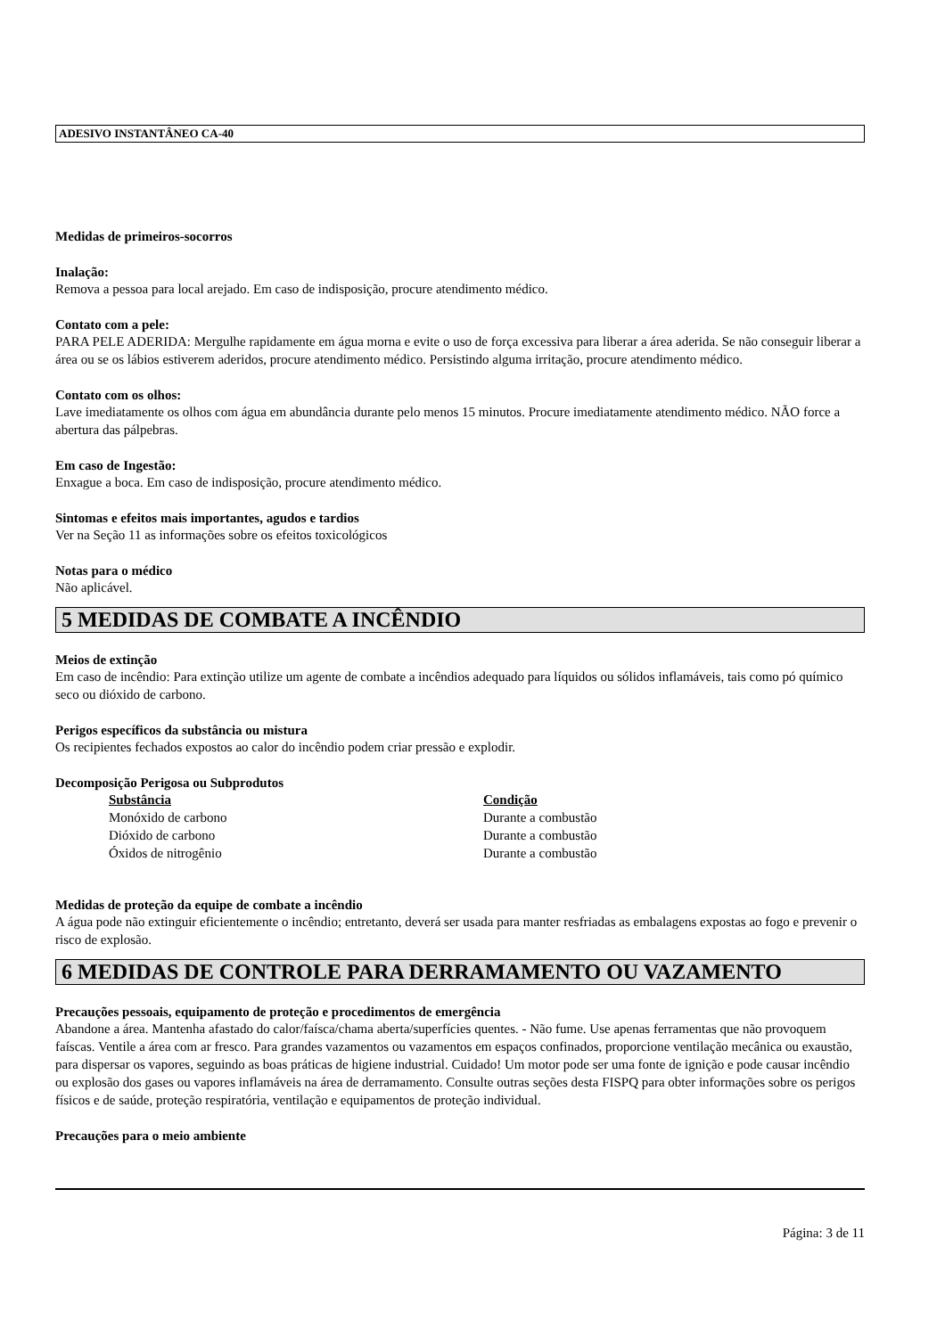ADESIVO INSTANTÂNEO CA-40
Medidas de primeiros-socorros
Inalação:
Remova a pessoa para local arejado. Em caso de indisposição, procure atendimento médico.
Contato com a pele:
PARA PELE ADERIDA: Mergulhe rapidamente em água morna e evite o uso de força excessiva para liberar a área aderida. Se não conseguir liberar a área ou se os lábios estiverem aderidos, procure atendimento médico. Persistindo alguma irritação, procure atendimento médico.
Contato com os olhos:
Lave imediatamente os olhos com água em abundância durante pelo menos 15 minutos. Procure imediatamente atendimento médico. NÃO force a abertura das pálpebras.
Em caso de Ingestão:
Enxague a boca. Em caso de indisposição, procure atendimento médico.
Sintomas e efeitos mais importantes, agudos e tardios
Ver na Seção 11 as informações sobre os efeitos toxicológicos
Notas para o médico
Não aplicável.
5 MEDIDAS DE COMBATE A INCÊNDIO
Meios de extinção
Em caso de incêndio: Para extinção utilize um agente de combate a incêndios adequado para líquidos ou sólidos inflamáveis, tais como pó químico seco ou dióxido de carbono.
Perigos específicos da substância ou mistura
Os recipientes fechados expostos ao calor do incêndio podem criar pressão e explodir.
Decomposição Perigosa ou Subprodutos
| Substância | Condição |
| --- | --- |
| Monóxido de carbono | Durante a combustão |
| Dióxido de carbono | Durante a combustão |
| Óxidos de nitrogênio | Durante a combustão |
Medidas de proteção da equipe de combate a incêndio
A água pode não extinguir eficientemente o incêndio; entretanto, deverá ser usada para manter resfriadas as embalagens expostas ao fogo e prevenir o risco de explosão.
6 MEDIDAS DE CONTROLE PARA DERRAMAMENTO OU VAZAMENTO
Precauções pessoais, equipamento de proteção e procedimentos de emergência
Abandone a área. Mantenha afastado do calor/faísca/chama aberta/superfícies quentes. - Não fume. Use apenas ferramentas que não provoquem faíscas. Ventile a área com ar fresco. Para grandes vazamentos ou vazamentos em espaços confinados, proporcione ventilação mecânica ou exaustão, para dispersar os vapores, seguindo as boas práticas de higiene industrial. Cuidado! Um motor pode ser uma fonte de ignição e pode causar incêndio ou explosão dos gases ou vapores inflamáveis na área de derramamento. Consulte outras seções desta FISPQ para obter informações sobre os perigos físicos e de saúde, proteção respiratória, ventilação e equipamentos de proteção individual.
Precauções para o meio ambiente
Página: 3 de 11